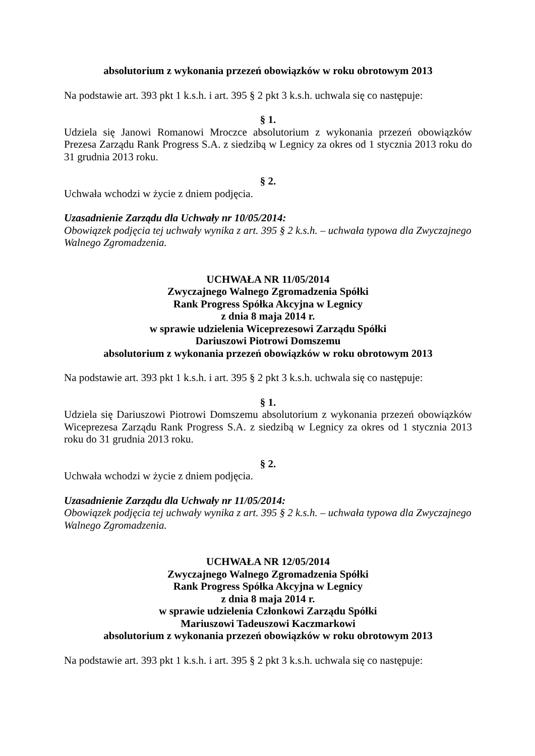absolutorium z wykonania przezeń obowiązków w roku obrotowym 2013
Na podstawie art. 393 pkt 1 k.s.h. i art. 395 § 2 pkt 3 k.s.h. uchwala się co następuje:
§ 1.
Udziela się Janowi Romanowi Mroczce absolutorium z wykonania przezeń obowiązków Prezesa Zarządu Rank Progress S.A. z siedzibą w Legnicy za okres od 1 stycznia 2013 roku do 31 grudnia 2013 roku.
§ 2.
Uchwała wchodzi w życie z dniem podjęcia.
Uzasadnienie Zarządu dla Uchwały nr 10/05/2014:
Obowiązek podjęcia tej uchwały wynika z art. 395 § 2 k.s.h. – uchwała typowa dla Zwyczajnego Walnego Zgromadzenia.
UCHWAŁA NR 11/05/2014
Zwyczajnego Walnego Zgromadzenia Spółki
Rank Progress Spółka Akcyjna w Legnicy
z dnia 8 maja 2014 r.
w sprawie udzielenia Wiceprezesowi Zarządu Spółki
Dariuszowi Piotrowi Domszemu
absolutorium z wykonania przezeń obowiązków w roku obrotowym 2013
Na podstawie art. 393 pkt 1 k.s.h. i art. 395 § 2 pkt 3 k.s.h. uchwala się co następuje:
§ 1.
Udziela się Dariuszowi Piotrowi Domszemu absolutorium z wykonania przezeń obowiązków Wiceprezesa Zarządu Rank Progress S.A. z siedzibą w Legnicy za okres od 1 stycznia 2013 roku do 31 grudnia 2013 roku.
§ 2.
Uchwała wchodzi w życie z dniem podjęcia.
Uzasadnienie Zarządu dla Uchwały nr 11/05/2014:
Obowiązek podjęcia tej uchwały wynika z art. 395 § 2 k.s.h. – uchwała typowa dla Zwyczajnego Walnego Zgromadzenia.
UCHWAŁA NR 12/05/2014
Zwyczajnego Walnego Zgromadzenia Spółki
Rank Progress Spółka Akcyjna w Legnicy
z dnia 8 maja 2014 r.
w sprawie udzielenia Członkowi Zarządu Spółki
Mariuszowi Tadeuszowi Kaczmarkowi
absolutorium z wykonania przezeń obowiązków w roku obrotowym 2013
Na podstawie art. 393 pkt 1 k.s.h. i art. 395 § 2 pkt 3 k.s.h. uchwala się co następuje: